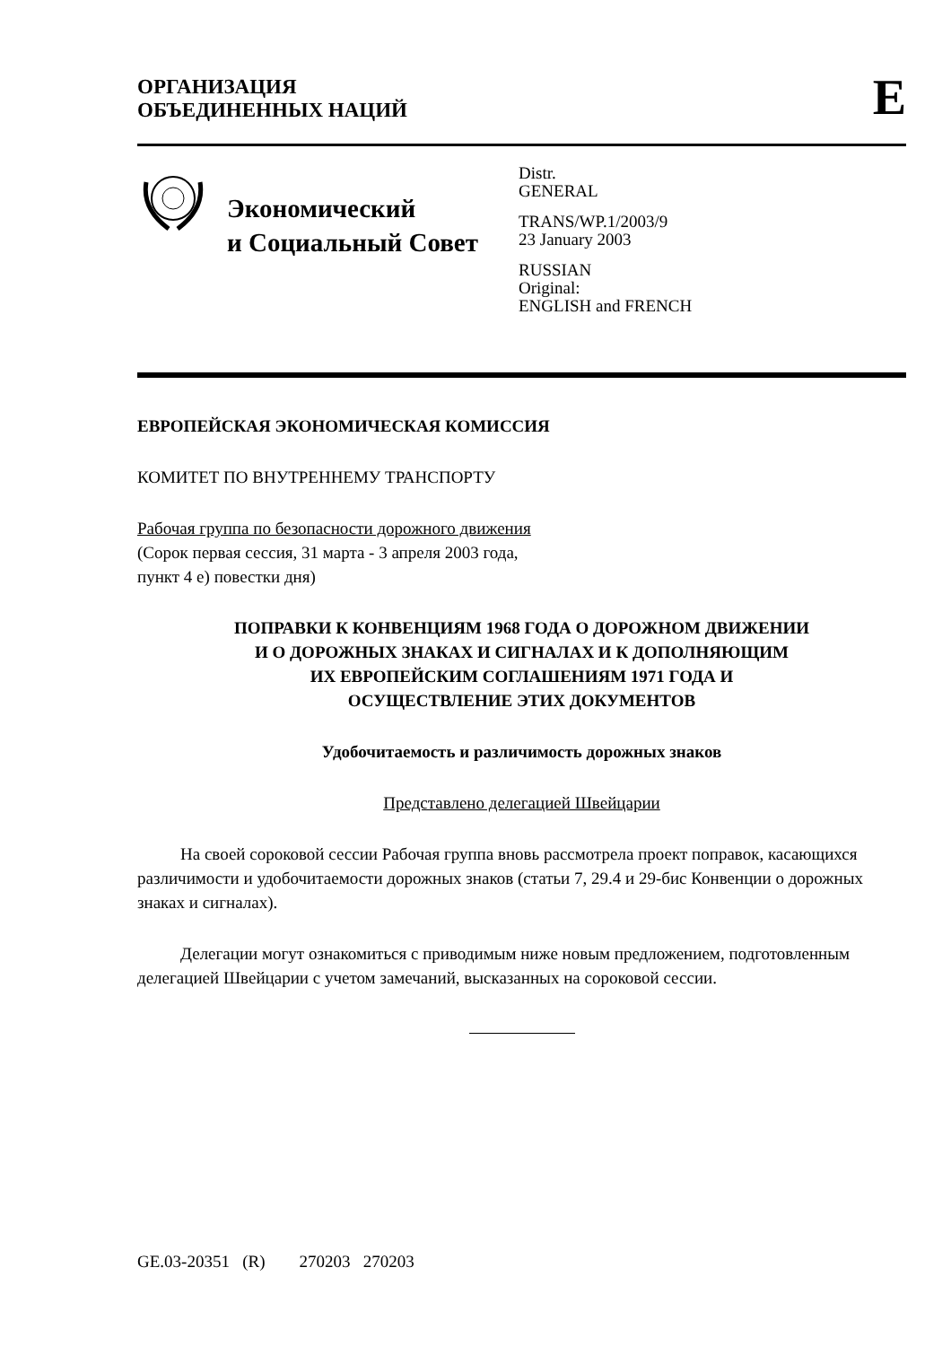ОРГАНИЗАЦИЯ
ОБЪЕДИНЕННЫХ НАЦИЙ
E
Экономический
и Социальный Совет
Distr.
GENERAL
TRANS/WP.1/2003/9
23 January 2003
RUSSIAN
Original:
ENGLISH and FRENCH
ЕВРОПЕЙСКАЯ ЭКОНОМИЧЕСКАЯ КОМИССИЯ
КОМИТЕТ ПО ВНУТРЕННЕМУ ТРАНСПОРТУ
Рабочая группа по безопасности дорожного движения
(Сорок первая сессия, 31 марта - 3 апреля 2003 года,
пункт 4 е) повестки дня)
ПОПРАВКИ К КОНВЕНЦИЯМ 1968 ГОДА О ДОРОЖНОМ ДВИЖЕНИИ
И О ДОРОЖНЫХ ЗНАКАХ И СИГНАЛАХ И К ДОПОЛНЯЮЩИМ
ИХ ЕВРОПЕЙСКИМ СОГЛАШЕНИЯМ 1971 ГОДА И
ОСУЩЕСТВЛЕНИЕ ЭТИХ ДОКУМЕНТОВ
Удобочитаемость и различимость дорожных знаков
Представлено делегацией Швейцарии
На своей сороковой сессии Рабочая группа вновь рассмотрела проект поправок, касающихся различимости и удобочитаемости дорожных знаков (статьи 7, 29.4 и 29-бис Конвенции о дорожных знаках и сигналах).
Делегации могут ознакомиться с приводимым ниже новым предложением, подготовленным делегацией Швейцарии с учетом замечаний, высказанных на сороковой сессии.
GE.03-20351 (R) 270203 270203